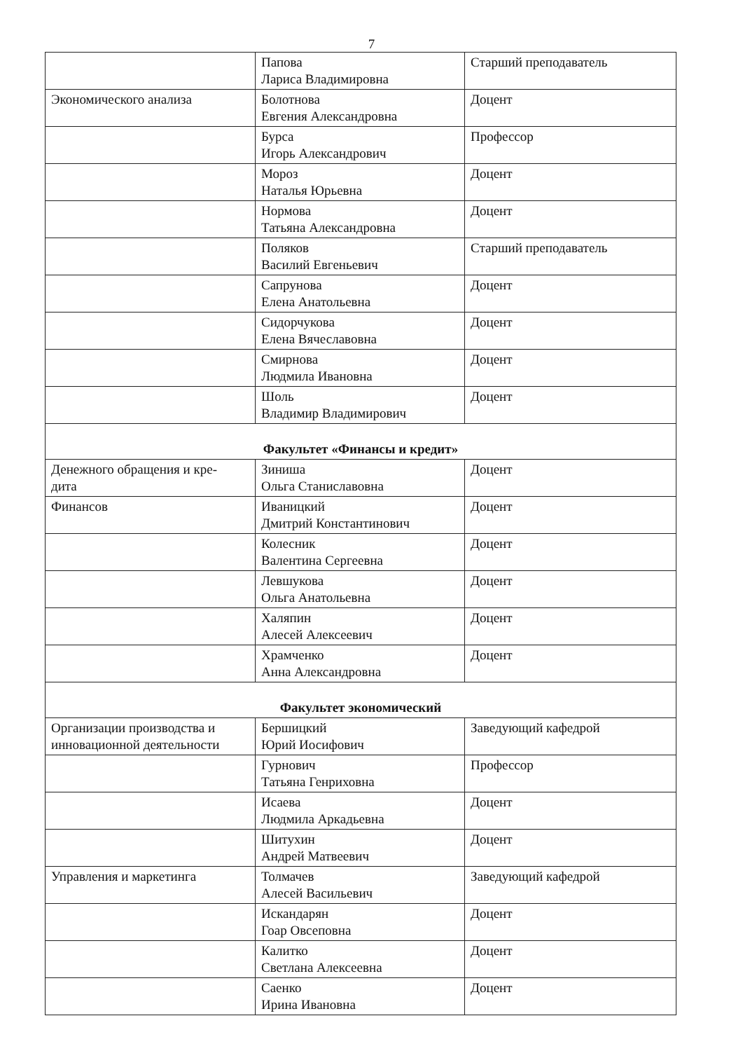7
| | Папова Лариса Владимировна | Старший преподаватель |
| Экономического анализа | Болотнова Евгения Александровна | Доцент |
| | Бурса Игорь Александрович | Профессор |
| | Мороз Наталья Юрьевна | Доцент |
| | Нормова Татьяна Александровна | Доцент |
| | Поляков Василий Евгеньевич | Старший преподаватель |
| | Сапрунова Елена Анатольевна | Доцент |
| | Сидорчукова Елена Вячеславовна | Доцент |
| | Смирнова Людмила Ивановна | Доцент |
| | Шоль Владимир Владимирович | Доцент |
| Факультет «Финансы и кредит» | | |
| Денежного обращения и кре- дита | Зиниша Ольга Станиславовна | Доцент |
| Финансов | Иваницкий Дмитрий Константинович | Доцент |
| | Колесник Валентина Сергеевна | Доцент |
| | Левшукова Ольга Анатольевна | Доцент |
| | Халяпин Алесей Алексеевич | Доцент |
| | Храмченко Анна Александровна | Доцент |
| Факультет экономический | | |
| Организации производства и инновационной деятельности | Бершицкий Юрий Иосифович | Заведующий кафедрой |
| | Гурнович Татьяна Генриховна | Профессор |
| | Исаева Людмила Аркадьевна | Доцент |
| | Шитухин Андрей Матвеевич | Доцент |
| Управления и маркетинга | Толмачев Алесей Васильевич | Заведующий кафедрой |
| | Искандарян Гоар Овсеповна | Доцент |
| | Калитко Светлана Алексеевна | Доцент |
| | Саенко Ирина Ивановна | Доцент |